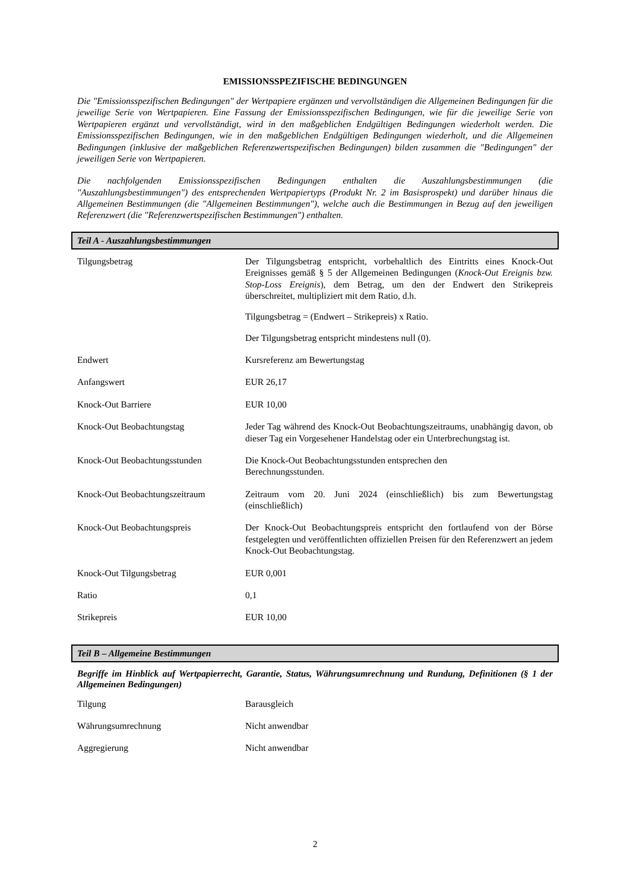EMISSIONSSPEZIFISCHE BEDINGUNGEN
Die "Emissionsspezifischen Bedingungen" der Wertpapiere ergänzen und vervollständigen die Allgemeinen Bedingungen für die jeweilige Serie von Wertpapieren. Eine Fassung der Emissionsspezifischen Bedingungen, wie für die jeweilige Serie von Wertpapieren ergänzt und vervollständigt, wird in den maßgeblichen Endgültigen Bedingungen wiederholt werden. Die Emissionsspezifischen Bedingungen, wie in den maßgeblichen Endgültigen Bedingungen wiederholt, und die Allgemeinen Bedingungen (inklusive der maßgeblichen Referenzwertspezifischen Bedingungen) bilden zusammen die "Bedingungen" der jeweiligen Serie von Wertpapieren.
Die nachfolgenden Emissionsspezifischen Bedingungen enthalten die Auszahlungsbestimmungen (die "Auszahlungsbestimmungen") des entsprechenden Wertpapiertyps (Produkt Nr. 2 im Basisprospekt) und darüber hinaus die Allgemeinen Bestimmungen (die "Allgemeinen Bestimmungen"), welche auch die Bestimmungen in Bezug auf den jeweiligen Referenzwert (die "Referenzwertspezifischen Bestimmungen") enthalten.
Teil A - Auszahlungsbestimmungen
| Tilgungsbetrag | Der Tilgungsbetrag entspricht, vorbehaltlich des Eintritts eines Knock-Out Ereignisses gemäß § 5 der Allgemeinen Bedingungen ( Knock-Out Ereignis bzw. Stop-Loss Ereignis ), dem Betrag, um den der Endwert den Strikepreis überschreitet, multipliziert mit dem Ratio, d.h. Tilgungsbetrag = (Endwert – Strikepreis) x Ratio. Der Tilgungsbetrag entspricht mindestens null (0). |
| Endwert | Kursreferenz am Bewertungstag |
| Anfangswert | EUR 26,17 |
| Knock-Out Barriere | EUR 10,00 |
| Knock-Out Beobachtungstag | Jeder Tag während des Knock-Out Beobachtungszeitraums, unabhängig davon, ob dieser Tag ein Vorgesehener Handelstag oder ein Unterbrechungstag ist. |
| Knock-Out Beobachtungsstunden | Die Knock-Out Beobachtungsstunden entsprechen den Berechnungsstunden. |
| Knock-Out Beobachtungszeitraum | Zeitraum vom 20. Juni 2024 (einschließlich) bis zum Bewertungstag (einschließlich) |
| Knock-Out Beobachtungspreis | Der Knock-Out Beobachtungspreis entspricht den fortlaufend von der Börse festgelegten und veröffentlichten offiziellen Preisen für den Referenzwert an jedem Knock-Out Beobachtungstag. |
| Knock-Out Tilgungsbetrag | EUR 0,001 |
| Ratio | 0,1 |
| Strikepreis | EUR 10,00 |
Teil B – Allgemeine Bestimmungen
Begriffe im Hinblick auf Wertpapierrecht, Garantie, Status, Währungsumrechnung und Rundung, Definitionen (§ 1 der Allgemeinen Bedingungen)
| Tilgung | Barausgleich |
| Währungsumrechnung | Nicht anwendbar |
| Aggregierung | Nicht anwendbar |
2